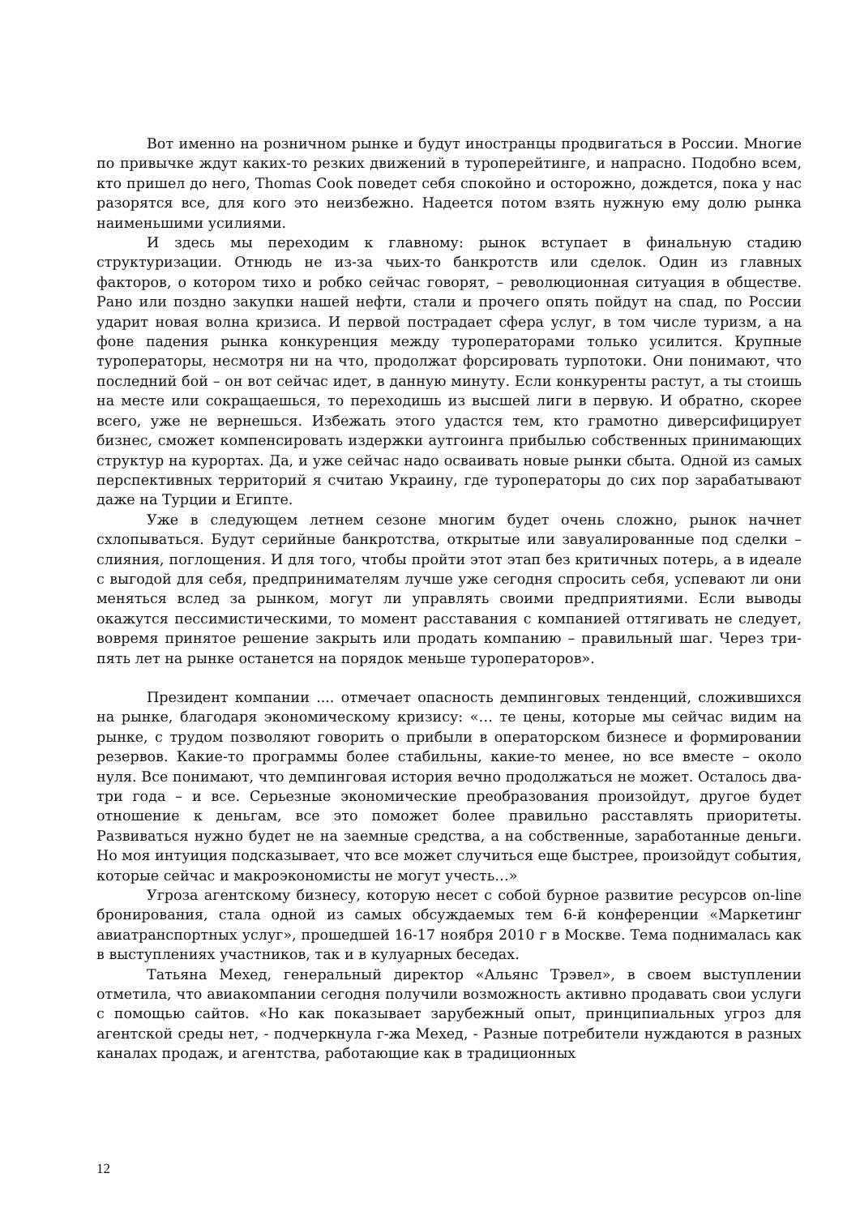Вот именно на розничном рынке и будут иностранцы продвигаться в России. Многие по привычке ждут каких-то резких движений в туроперейтинге, и напрасно. Подобно всем, кто пришел до него, Thomas Cook поведет себя спокойно и осторожно, дождется, пока у нас разорятся все, для кого это неизбежно. Надеется потом взять нужную ему долю рынка наименьшими усилиями.
И здесь мы переходим к главному: рынок вступает в финальную стадию структуризации. Отнюдь не из-за чьих-то банкротств или сделок. Один из главных факторов, о котором тихо и робко сейчас говорят, – революционная ситуация в обществе. Рано или поздно закупки нашей нефти, стали и прочего опять пойдут на спад, по России ударит новая волна кризиса. И первой пострадает сфера услуг, в том числе туризм, а на фоне падения рынка конкуренция между туроператорами только усилится. Крупные туроператоры, несмотря ни на что, продолжат форсировать турпотоки. Они понимают, что последний бой – он вот сейчас идет, в данную минуту. Если конкуренты растут, а ты стоишь на месте или сокращаешься, то переходишь из высшей лиги в первую. И обратно, скорее всего, уже не вернешься. Избежать этого удастся тем, кто грамотно диверсифицирует бизнес, сможет компенсировать издержки аутгоинга прибылью собственных принимающих структур на курортах. Да, и уже сейчас надо осваивать новые рынки сбыта. Одной из самых перспективных территорий я считаю Украину, где туроператоры до сих пор зарабатывают даже на Турции и Египте.
Уже в следующем летнем сезоне многим будет очень сложно, рынок начнет схлопываться. Будут серийные банкротства, открытые или завуалированные под сделки – слияния, поглощения. И для того, чтобы пройти этот этап без критичных потерь, а в идеале с выгодой для себя, предпринимателям лучше уже сегодня спросить себя, успевают ли они меняться вслед за рынком, могут ли управлять своими предприятиями. Если выводы окажутся пессимистическими, то момент расставания с компанией оттягивать не следует, вовремя принятое решение закрыть или продать компанию – правильный шаг. Через три-пять лет на рынке останется на порядок меньше туроператоров».
Президент компании .... отмечает опасность демпинговых тенденций, сложившихся на рынке, благодаря экономическому кризису: «… те цены, которые мы сейчас видим на рынке, с трудом позволяют говорить о прибыли в операторском бизнесе и формировании резервов. Какие-то программы более стабильны, какие-то менее, но все вместе – около нуля. Все понимают, что демпинговая история вечно продолжаться не может. Осталось два-три года – и все. Серьезные экономические преобразования произойдут, другое будет отношение к деньгам, все это поможет более правильно расставлять приоритеты. Развиваться нужно будет не на заемные средства, а на собственные, заработанные деньги. Но моя интуиция подсказывает, что все может случиться еще быстрее, произойдут события, которые сейчас и макроэкономисты не могут учесть…»
Угроза агентскому бизнесу, которую несет с собой бурное развитие ресурсов on-line бронирования, стала одной из самых обсуждаемых тем 6-й конференции «Маркетинг авиатранспортных услуг», прошедшей 16-17 ноября 2010 г в Москве. Тема поднималась как в выступлениях участников, так и в кулуарных беседах.
Татьяна Мехед, генеральный директор «Альянс Трэвел», в своем выступлении отметила, что авиакомпании сегодня получили возможность активно продавать свои услуги с помощью сайтов. «Но как показывает зарубежный опыт, принципиальных угроз для агентской среды нет, - подчеркнула г-жа Мехед, - Разные потребители нуждаются в разных каналах продаж, и агентства, работающие как в традиционных
12